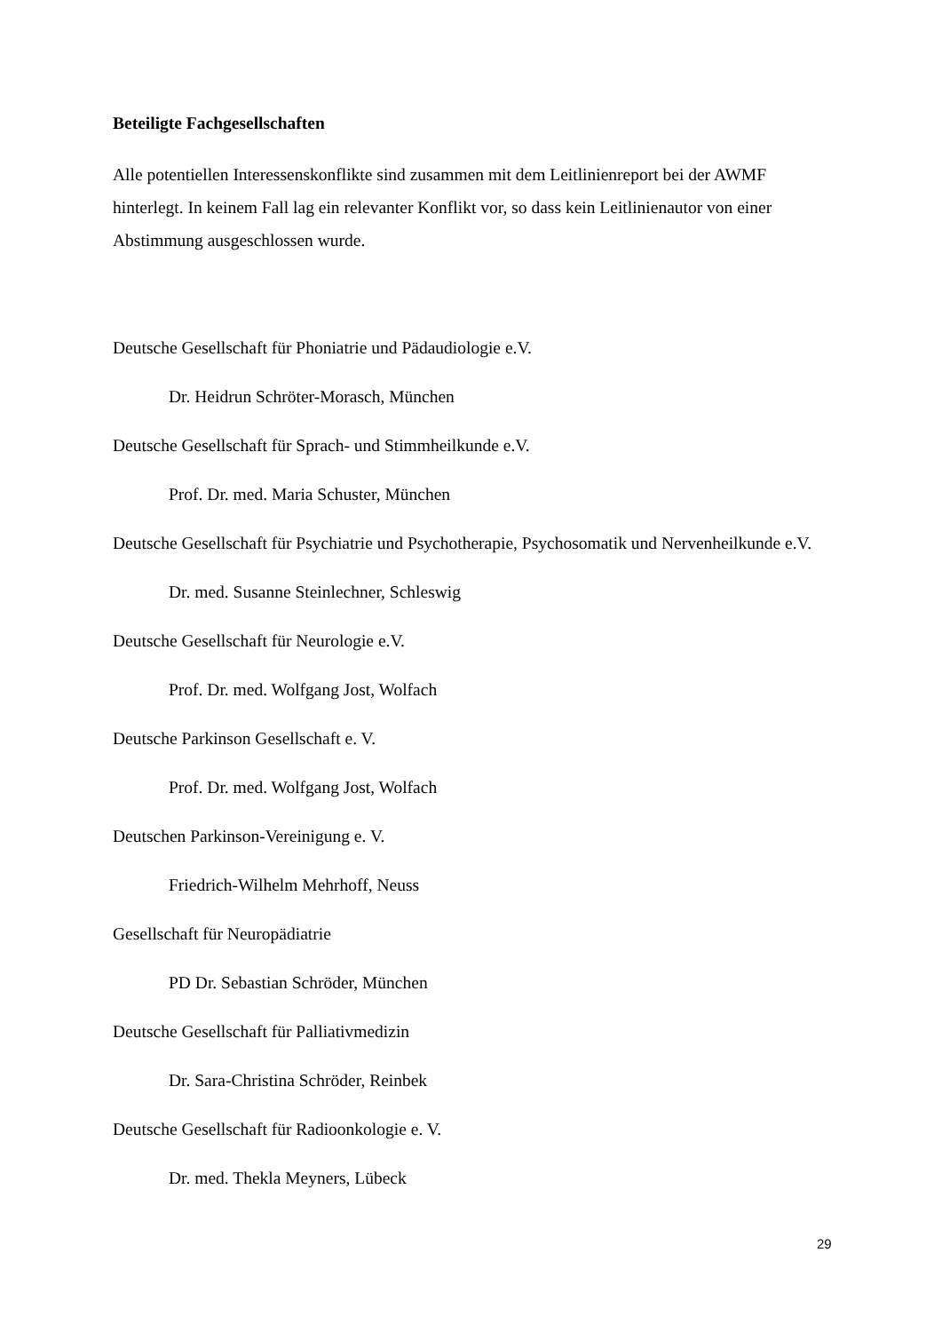Beteiligte Fachgesellschaften
Alle potentiellen Interessenskonflikte sind zusammen mit dem Leitlinienreport bei der AWMF hinterlegt. In keinem Fall lag ein relevanter Konflikt vor, so dass kein Leitlinienautor von einer Abstimmung ausgeschlossen wurde.
Deutsche Gesellschaft für Phoniatrie und Pädaudiologie e.V.
Dr. Heidrun Schröter-Morasch, München
Deutsche Gesellschaft für Sprach- und Stimmheilkunde e.V.
Prof. Dr. med. Maria Schuster, München
Deutsche Gesellschaft für Psychiatrie und Psychotherapie, Psychosomatik und Nervenheilkunde e.V.
Dr. med. Susanne Steinlechner, Schleswig
Deutsche Gesellschaft für Neurologie e.V.
Prof. Dr. med. Wolfgang Jost, Wolfach
Deutsche Parkinson Gesellschaft e. V.
Prof. Dr. med. Wolfgang Jost, Wolfach
Deutschen Parkinson-Vereinigung e. V.
Friedrich-Wilhelm Mehrhoff, Neuss
Gesellschaft für Neuropädiatrie
PD Dr. Sebastian Schröder, München
Deutsche Gesellschaft für Palliativmedizin
Dr. Sara-Christina Schröder, Reinbek
Deutsche Gesellschaft für Radioonkologie e. V.
Dr. med. Thekla Meyners, Lübeck
29